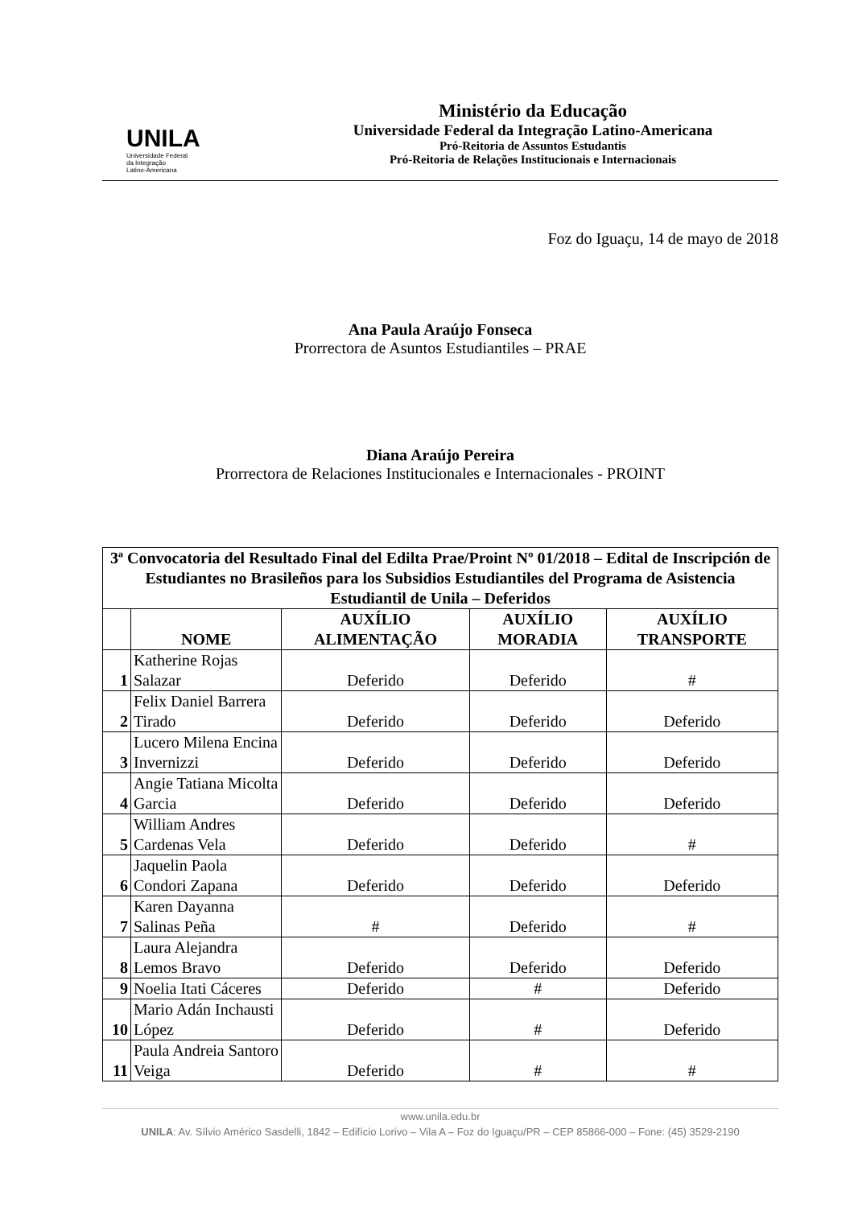UNILA
Universidade Federal
da Integração
Latino-Americana
Ministério da Educação
Universidade Federal da Integração Latino-Americana
Pró-Reitoria de Assuntos Estudantis
Pró-Reitoria de Relações Institucionais e Internacionais
Foz do Iguaçu, 14 de mayo de 2018
Ana Paula Araújo Fonseca
Prorrectora de Asuntos Estudiantiles – PRAE
Diana Araújo Pereira
Prorrectora de Relaciones Institucionales e Internacionales - PROINT
| 3ª Convocatoria del Resultado Final del Edilta Prae/Proint Nº 01/2018 – Edital de Inscripción de Estudiantes no Brasileños para los Subsidios Estudiantiles del Programa de Asistencia Estudiantil de Unila – Deferidos | | | | |
| --- | --- | --- | --- | --- |
| | NOME | AUXÍLIO ALIMENTAÇÃO | AUXÍLIO MORADIA | AUXÍLIO TRANSPORTE |
| 1 | Katherine Rojas Salazar | Deferido | Deferido | # |
| 2 | Felix Daniel Barrera Tirado | Deferido | Deferido | Deferido |
| 3 | Lucero Milena Encina Invernizzi | Deferido | Deferido | Deferido |
| 4 | Angie Tatiana Micolta Garcia | Deferido | Deferido | Deferido |
| 5 | William Andres Cardenas Vela | Deferido | Deferido | # |
| 6 | Jaquelin Paola Condori Zapana | Deferido | Deferido | Deferido |
| 7 | Karen Dayanna Salinas Peña | # | Deferido | # |
| 8 | Laura Alejandra Lemos Bravo | Deferido | Deferido | Deferido |
| 9 | Noelia Itati Cáceres | Deferido | # | Deferido |
| 10 | Mario Adán Inchausti López | Deferido | # | Deferido |
| 11 | Paula Andreia Santoro Veiga | Deferido | # | # |
www.unila.edu.br
UNILA: Av. Sílvio Américo Sasdelli, 1842 – Edifício Lorivo – Vila A – Foz do Iguaçu/PR – CEP 85866-000 – Fone: (45) 3529-2190